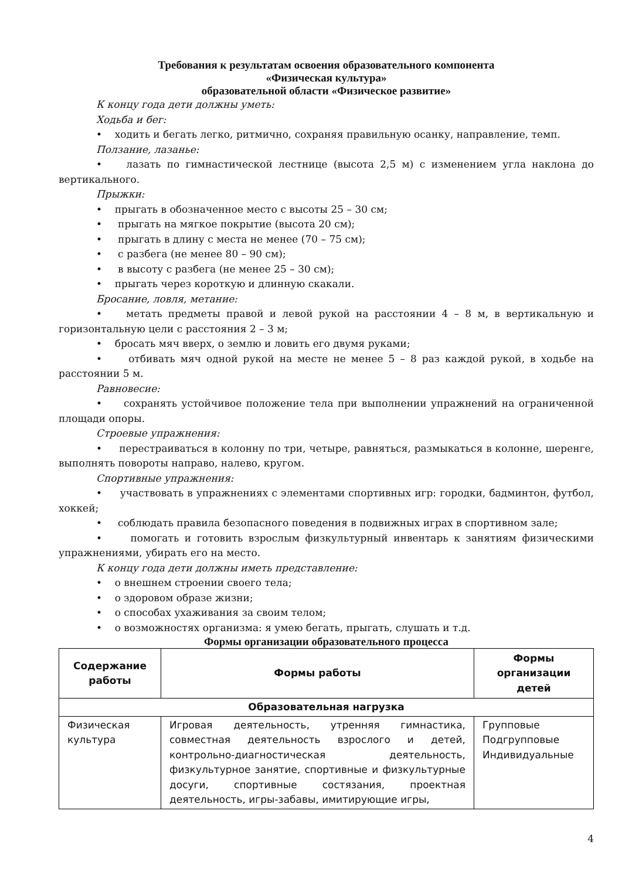Требования к результатам освоения образовательного компонента
«Физическая культура»
образовательной области «Физическое развитие»
К концу года дети должны уметь:
Ходьба и бег:
• ходить и бегать легко, ритмично, сохраняя правильную осанку, направление, темп.
Ползание, лазанье:
• лазать по гимнастической лестнице (высота 2,5 м) с изменением угла наклона до вертикального.
Прыжки:
• прыгать в обозначенное место с высоты 25 – 30 см;
• прыгать на мягкое покрытие (высота 20 см);
• прыгать в длину с места не менее (70 – 75 см);
• с разбега (не менее 80 – 90 см);
• в высоту с разбега (не менее 25 – 30 см);
• прыгать через короткую и длинную скакали.
Бросание, ловля, метание:
• метать предметы правой и левой рукой на расстоянии 4 – 8 м, в вертикальную и горизонтальную цели с расстояния 2 – 3 м;
• бросать мяч вверх, о землю и ловить его двумя руками;
• отбивать мяч одной рукой на месте не менее 5 – 8 раз каждой рукой, в ходьбе на расстоянии 5 м.
Равновесие:
• сохранять устойчивое положение тела при выполнении упражнений на ограниченной площади опоры.
Строевые упражнения:
• перестраиваться в колонну по три, четыре, равняться, размыкаться в колонне, шеренге, выполнять повороты направо, налево, кругом.
Спортивные упражнения:
• участвовать в упражнениях с элементами спортивных игр: городки, бадминтон, футбол, хоккей;
• соблюдать правила безопасного поведения в подвижных играх в спортивном зале;
• помогать и готовить взрослым физкультурный инвентарь к занятиям физическими упражнениями, убирать его на место.
К концу года дети должны иметь представление:
• о внешнем строении своего тела;
• о здоровом образе жизни;
• о способах ухаживания за своим телом;
• о возможностях организма: я умею бегать, прыгать, слушать и т.д.
Формы организации образовательного процесса
| Содержание работы | Формы работы | Формы организации детей |
| --- | --- | --- |
| Образовательная нагрузка | | |
| Физическая культура | Игровая деятельность, утренняя гимнастика, совместная деятельность взрослого и детей, контрольно-диагностическая деятельность, физкультурное занятие, спортивные и физкультурные досуги, спортивные состязания, проектная деятельность, игры-забавы, имитирующие игры, | Групповые Подгрупповые Индивидуальные |
4